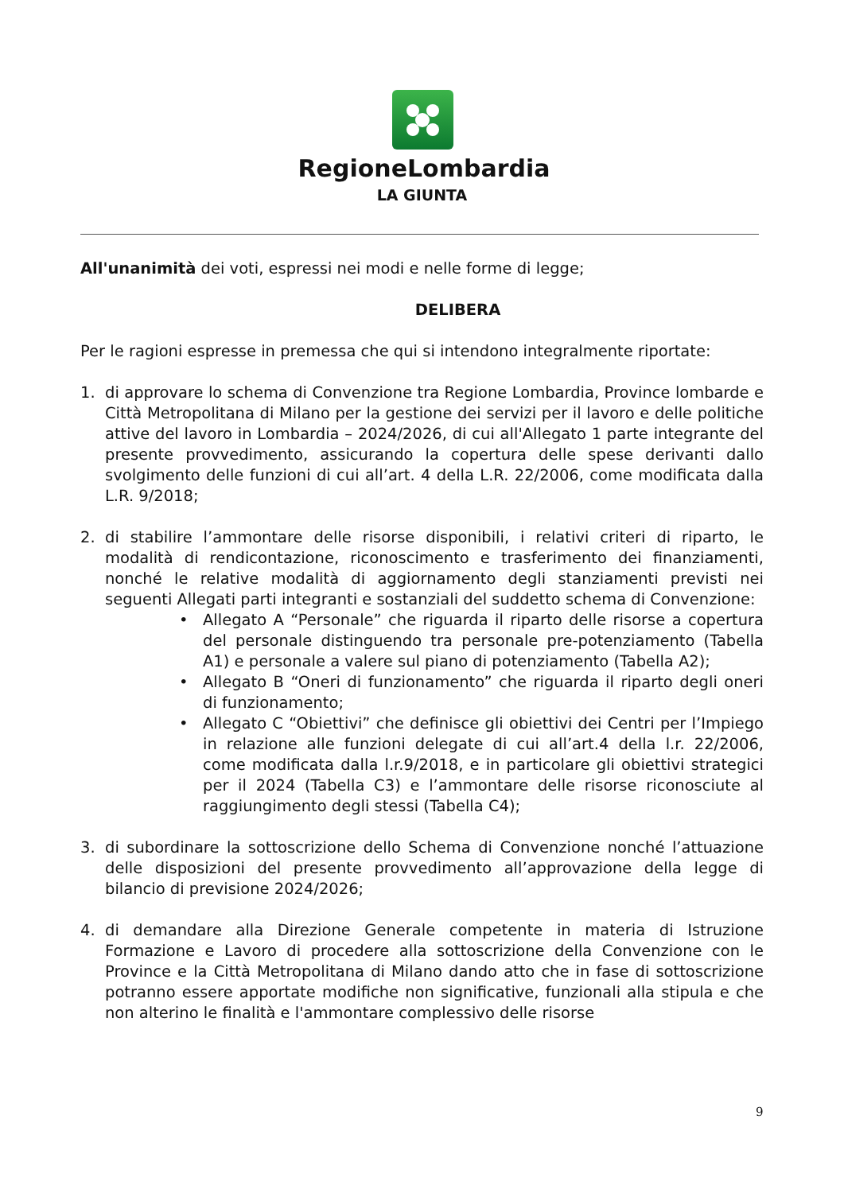RegioneLombardia
LA GIUNTA
All'unanimità dei voti, espressi nei modi e nelle forme di legge;
DELIBERA
Per le ragioni espresse in premessa che qui si intendono integralmente riportate:
1. di approvare lo schema di Convenzione tra Regione Lombardia, Province lombarde e Città Metropolitana di Milano per la gestione dei servizi per il lavoro e delle politiche attive del lavoro in Lombardia – 2024/2026, di cui all'Allegato 1 parte integrante del presente provvedimento, assicurando la copertura delle spese derivanti dallo svolgimento delle funzioni di cui all’art. 4 della L.R. 22/2006, come modificata dalla L.R. 9/2018;
2. di stabilire l’ammontare delle risorse disponibili, i relativi criteri di riparto, le modalità di rendicontazione, riconoscimento e trasferimento dei finanziamenti, nonché le relative modalità di aggiornamento degli stanziamenti previsti nei seguenti Allegati parti integranti e sostanziali del suddetto schema di Convenzione:
• Allegato A “Personale” che riguarda il riparto delle risorse a copertura del personale distinguendo tra personale pre-potenziamento (Tabella A1) e personale a valere sul piano di potenziamento (Tabella A2);
• Allegato B “Oneri di funzionamento” che riguarda il riparto degli oneri di funzionamento;
• Allegato C “Obiettivi” che definisce gli obiettivi dei Centri per l’Impiego in relazione alle funzioni delegate di cui all’art.4 della l.r. 22/2006, come modificata dalla l.r.9/2018, e in particolare gli obiettivi strategici per il 2024 (Tabella C3) e l’ammontare delle risorse riconosciute al raggiungimento degli stessi (Tabella C4);
3. di subordinare la sottoscrizione dello Schema di Convenzione nonché l’attuazione delle disposizioni del presente provvedimento all’approvazione della legge di bilancio di previsione 2024/2026;
4. di demandare alla Direzione Generale competente in materia di Istruzione Formazione e Lavoro di procedere alla sottoscrizione della Convenzione con le Province e la Città Metropolitana di Milano dando atto che in fase di sottoscrizione potranno essere apportate modifiche non significative, funzionali alla stipula e che non alterino le finalità e l'ammontare complessivo delle risorse
9